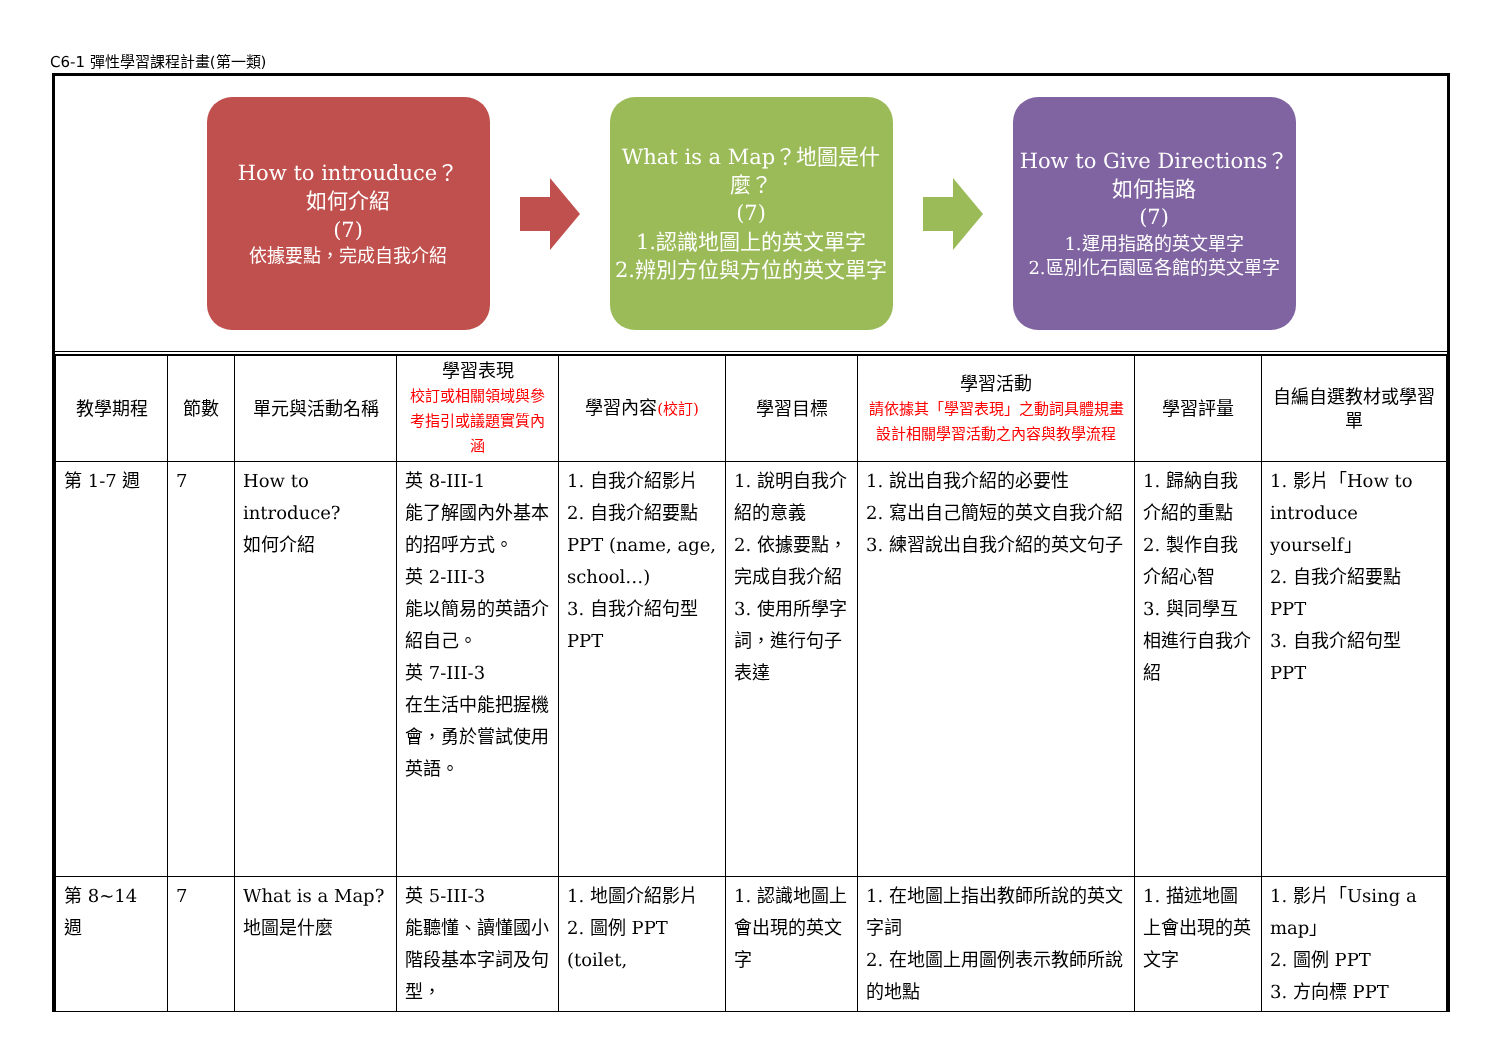C6-1 彈性學習課程計畫(第一類)
How to introuduce？
如何介紹
(7)
依據要點，完成自我介紹
What is a Map？地圖是什麼？
(7)
1.認識地圖上的英文單字
2.辨別方位與方位的英文單字
How to Give Directions？如何指路
(7)
1.運用指路的英文單字
2.區別化石園區各館的英文單字
| 教學期程 | 節數 | 單元與活動名稱 | 學習表現 校訂或相關領域與參考指引或議題實質內涵 | 學習內容 (校訂) | 學習目標 | 學習活動 請依據其「學習表現」之動詞具體規畫設計相關學習活動之內容與教學流程 | 學習評量 | 自編自選教材或學習單 |
| --- | --- | --- | --- | --- | --- | --- | --- | --- |
| 第 1-7 週 | 7 | How to introduce? 如何介紹 | 英 8-III-1 能了解國內外基本的招呼方式。 英 2-III-3 能以簡易的英語介紹自己。 英 7-III-3 在生活中能把握機會，勇於嘗試使用英語。 | 1. 自我介紹影片 2. 自我介紹要點 PPT (name, age, school…) 3. 自我介紹句型 PPT | 1. 說明自我介紹的意義 2. 依據要點，完成自我介紹 3. 使用所學字詞，進行句子表達 | 1. 說出自我介紹的必要性 2. 寫出自己簡短的英文自我介紹 3. 練習說出自我介紹的英文句子 | 1. 歸納自我介紹的重點 2. 製作自我介紹心智 3. 與同學互相進行自我介紹 | 1. 影片「How to introduce yourself」 2. 自我介紹要點 PPT 3. 自我介紹句型 PPT |
| 第 8~14 週 | 7 | What is a Map? 地圖是什麼 | 英 5-III-3 能聽懂、讀懂國小階段基本字詞及句型， | 1. 地圖介紹影片 2. 圖例 PPT (toilet, | 1. 認識地圖上會出現的英文字 | 1. 在地圖上指出教師所說的英文字詞 2. 在地圖上用圖例表示教師所說的地點 | 1. 描述地圖上會出現的英文字 | 1. 影片「Using a map」 2. 圖例 PPT 3. 方向標 PPT |